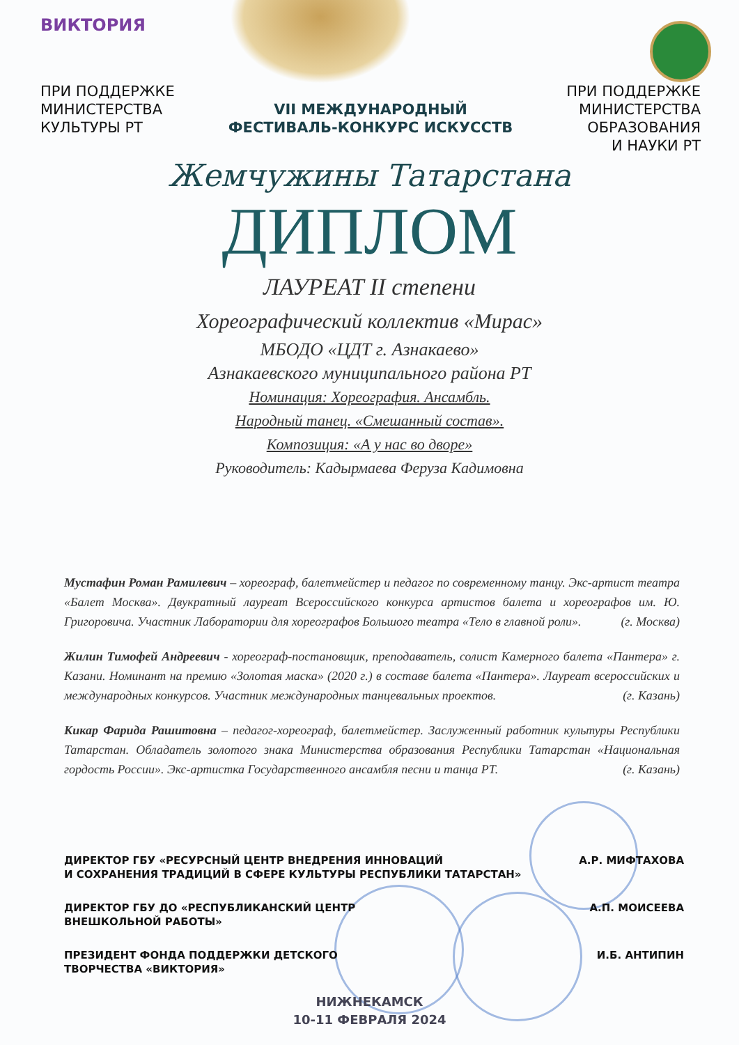ВИКТОРИЯ
ПРИ ПОДДЕРЖКЕ
МИНИСТЕРСТВА
КУЛЬТУРЫ РТ
VII МЕЖДУНАРОДНЫЙ
ФЕСТИВАЛЬ-КОНКУРС ИСКУССТВ
ПРИ ПОДДЕРЖКЕ
МИНИСТЕРСТВА
ОБРАЗОВАНИЯ
И НАУКИ РТ
Жемчужины Татарстана
ДИПЛОМ
ЛАУРЕАТ II степени
Хореографический коллектив «Мирас»
МБОДО «ЦДТ г. Азнакаево»
Азнакаевского муниципального района РТ
Номинация: Хореография. Ансамбль.
Народный танец. «Смешанный состав».
Композиция: «А у нас во дворе»
Руководитель: Кадырмаева Феруза Кадимовна
Мустафин Роман Рамилевич – хореограф, балетмейстер и педагог по современному танцу. Экс-артист театра «Балет Москва». Двукратный лауреат Всероссийского конкурса артистов балета и хореографов им. Ю. Григоровича. Участник Лаборатории для хореографов Большого театра «Тело в главной роли». (г. Москва)
Жилин Тимофей Андреевич - хореограф-постановщик, преподаватель, солист Камерного балета «Пантера» г. Казани. Номинант на премию «Золотая маска» (2020 г.) в составе балета «Пантера». Лауреат всероссийских и международных конкурсов. Участник международных танцевальных проектов. (г. Казань)
Кикар Фарида Рашитовна – педагог-хореограф, балетмейстер. Заслуженный работник культуры Республики Татарстан. Обладатель золотого знака Министерства образования Республики Татарстан «Национальная гордость России». Экс-артистка Государственного ансамбля песни и танца РТ. (г. Казань)
ДИРЕКТОР ГБУ «РЕСУРСНЫЙ ЦЕНТР ВНЕДРЕНИЯ ИННОВАЦИЙ
И СОХРАНЕНИЯ ТРАДИЦИЙ В СФЕРЕ КУЛЬТУРЫ РЕСПУБЛИКИ ТАТАРСТАН» А.Р. МИФТАХОВА
ДИРЕКТОР ГБУ ДО «РЕСПУБЛИКАНСКИЙ ЦЕНТР
ВНЕШКОЛЬНОЙ РАБОТЫ» А.П. МОИСЕЕВА
ПРЕЗИДЕНТ ФОНДА ПОДДЕРЖКИ ДЕТСКОГО
ТВОРЧЕСТВА «ВИКТОРИЯ» И.Б. АНТИПИН
НИЖНЕКАМСК
10-11 ФЕВРАЛЯ 2024